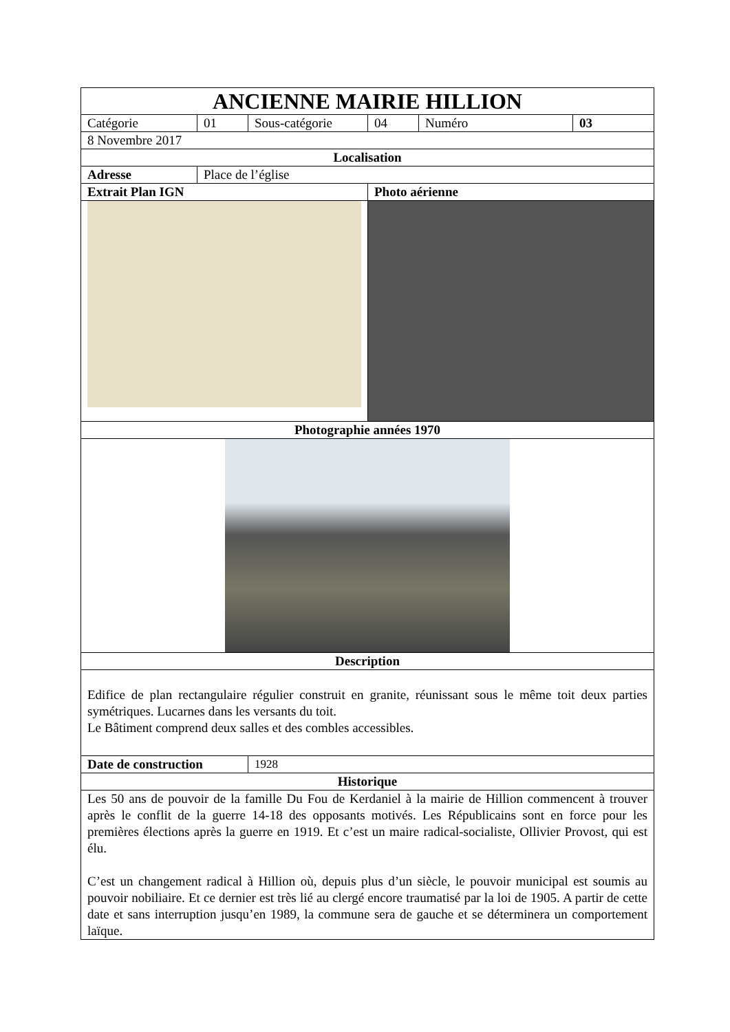| ANCIENNE MAIRIE HILLION | | | | | |
| Catégorie | 01 | Sous-catégorie | 04 | Numéro | 03 |
| 8 Novembre 2017 | | | | | |
| Localisation | | | | | |
| Adresse | Place de l’église | | | | |
| Extrait Plan IGN | | | Photo aérienne | | |
| Photographie années 1970 | | | | | |
| Description | | | | | |
| Edifice de plan rectangulaire régulier construit en granite, réunissant sous le même toit deux parties symétriques. Lucarnes dans les versants du toit. Le Bâtiment comprend deux salles et des combles accessibles. | | | | | |
| Date de construction | | 1928 | | | |
| Historique | | | | | |
| Les 50 ans de pouvoir de la famille Du Fou de Kerdaniel à la mairie de Hillion commencent à trouver après le conflit de la guerre 14-18 des opposants motivés. Les Républicains sont en force pour les premières élections après la guerre en 1919. Et c’est un maire radical-socialiste, Ollivier Provost, qui est élu. C’est un changement radical à Hillion où, depuis plus d’un siècle, le pouvoir municipal est soumis au pouvoir nobiliaire. Et ce dernier est très lié au clergé encore traumatisé par la loi de 1905. A partir de cette date et sans interruption jusqu’en 1989, la commune sera de gauche et se déterminera un comportement laïque. | | | | | |